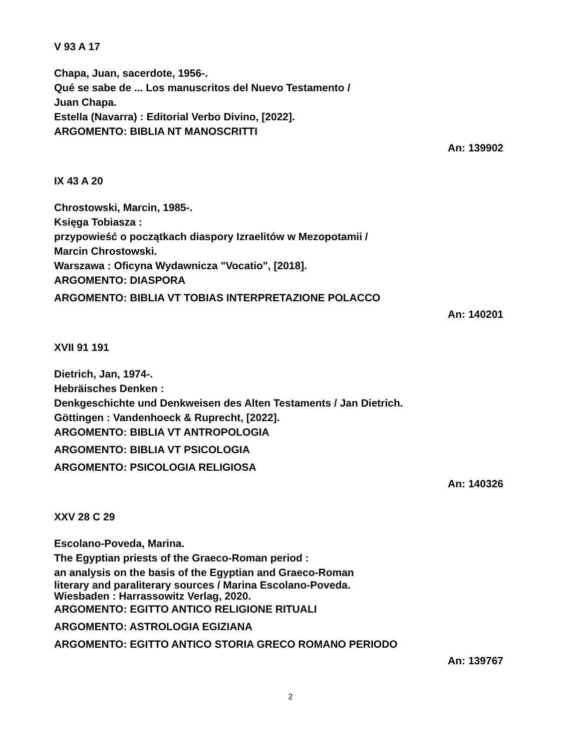V 93 A 17
Chapa, Juan, sacerdote, 1956-.
Qué se sabe de ... Los manuscritos del Nuevo Testamento /
Juan Chapa.
Estella (Navarra) : Editorial Verbo Divino, [2022].
ARGOMENTO: BIBLIA NT MANOSCRITTI
An: 139902
IX 43 A 20
Chrostowski, Marcin, 1985-.
Księga Tobiasza :
przypowieść o początkach diaspory Izraelitów w Mezopotamii /
Marcin Chrostowski.
Warszawa : Oficyna Wydawnicza "Vocatio", [2018].
ARGOMENTO: DIASPORA
ARGOMENTO: BIBLIA VT TOBIAS INTERPRETAZIONE POLACCO
An: 140201
XVII 91 191
Dietrich, Jan, 1974-.
Hebräisches Denken :
Denkgeschichte und Denkweisen des Alten Testaments / Jan Dietrich.
Göttingen : Vandenhoeck & Ruprecht, [2022].
ARGOMENTO: BIBLIA VT ANTROPOLOGIA
ARGOMENTO: BIBLIA VT PSICOLOGIA
ARGOMENTO: PSICOLOGIA RELIGIOSA
An: 140326
XXV 28 C 29
Escolano-Poveda, Marina.
The Egyptian priests of the Graeco-Roman period :
an analysis on the basis of the Egyptian and Graeco-Roman
literary and paraliterary sources / Marina Escolano-Poveda.
Wiesbaden : Harrassowitz Verlag, 2020.
ARGOMENTO: EGITTO ANTICO RELIGIONE RITUALI
ARGOMENTO: ASTROLOGIA EGIZIANA
ARGOMENTO: EGITTO ANTICO STORIA GRECO ROMANO PERIODO
An: 139767
2